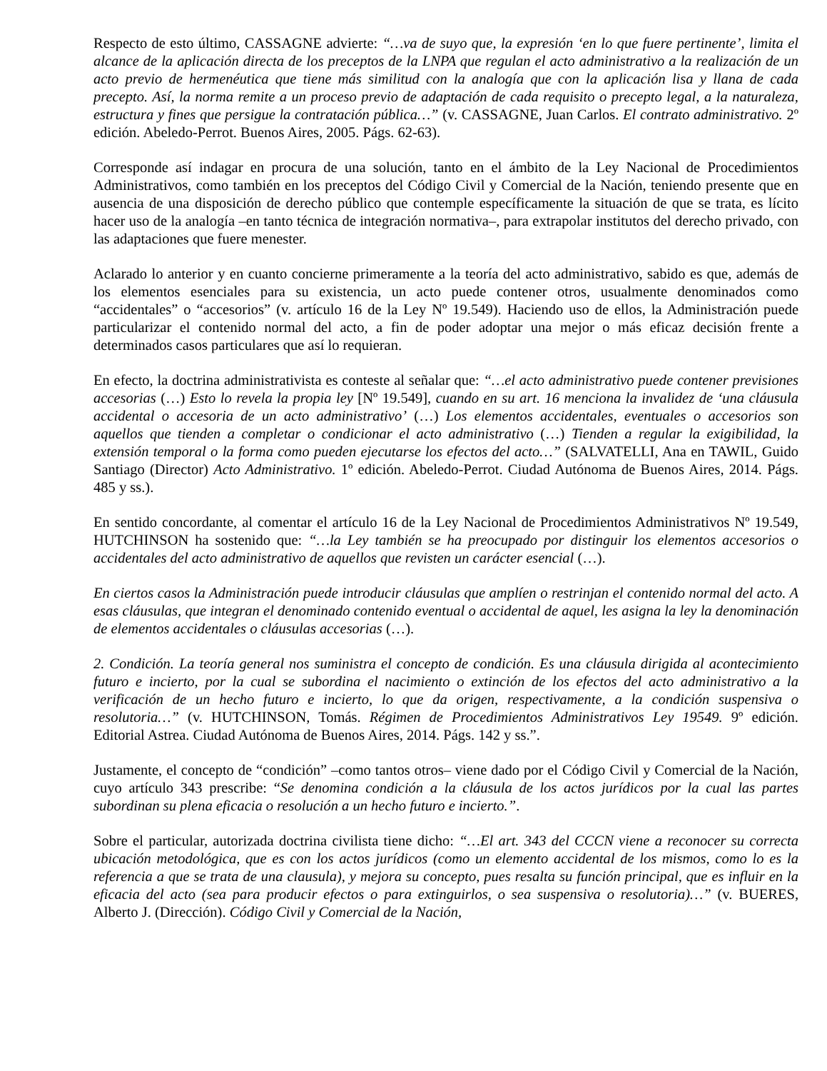Respecto de esto último, CASSAGNE advierte: “…va de suyo que, la expresión ‘en lo que fuere pertinente’, limita el alcance de la aplicación directa de los preceptos de la LNPA que regulan el acto administrativo a la realización de un acto previo de hermenéutica que tiene más similitud con la analogía que con la aplicación lisa y llana de cada precepto. Así, la norma remite a un proceso previo de adaptación de cada requisito o precepto legal, a la naturaleza, estructura y fines que persigue la contratación pública…” (v. CASSAGNE, Juan Carlos. El contrato administrativo. 2º edición. Abeledo-Perrot. Buenos Aires, 2005. Págs. 62-63).
Corresponde así indagar en procura de una solución, tanto en el ámbito de la Ley Nacional de Procedimientos Administrativos, como también en los preceptos del Código Civil y Comercial de la Nación, teniendo presente que en ausencia de una disposición de derecho público que contemple específicamente la situación de que se trata, es lícito hacer uso de la analogía –en tanto técnica de integración normativa–, para extrapolar institutos del derecho privado, con las adaptaciones que fuere menester.
Aclarado lo anterior y en cuanto concierne primeramente a la teoría del acto administrativo, sabido es que, además de los elementos esenciales para su existencia, un acto puede contener otros, usualmente denominados como “accidentales” o “accesorios” (v. artículo 16 de la Ley Nº 19.549). Haciendo uso de ellos, la Administración puede particularizar el contenido normal del acto, a fin de poder adoptar una mejor o más eficaz decisión frente a determinados casos particulares que así lo requieran.
En efecto, la doctrina administrativista es conteste al señalar que: “…el acto administrativo puede contener previsiones accesorias (…) Esto lo revela la propia ley [Nº 19.549], cuando en su art. 16 menciona la invalidez de ‘una cláusula accidental o accesoria de un acto administrativo’ (…) Los elementos accidentales, eventuales o accesorios son aquellos que tienden a completar o condicionar el acto administrativo (…) Tienden a regular la exigibilidad, la extensión temporal o la forma como pueden ejecutarse los efectos del acto…” (SALVATELLI, Ana en TAWIL, Guido Santiago (Director) Acto Administrativo. 1º edición. Abeledo-Perrot. Ciudad Autónoma de Buenos Aires, 2014. Págs. 485 y ss.).
En sentido concordante, al comentar el artículo 16 de la Ley Nacional de Procedimientos Administrativos Nº 19.549, HUTCHINSON ha sostenido que: “…la Ley también se ha preocupado por distinguir los elementos accesorios o accidentales del acto administrativo de aquellos que revisten un carácter esencial (…).
En ciertos casos la Administración puede introducir cláusulas que amplíen o restrinjan el contenido normal del acto. A esas cláusulas, que integran el denominado contenido eventual o accidental de aquel, les asigna la ley la denominación de elementos accidentales o cláusulas accesorias (…).
2. Condición. La teoría general nos suministra el concepto de condición. Es una cláusula dirigida al acontecimiento futuro e incierto, por la cual se subordina el nacimiento o extinción de los efectos del acto administrativo a la verificación de un hecho futuro e incierto, lo que da origen, respectivamente, a la condición suspensiva o resolutoria…” (v. HUTCHINSON, Tomás. Régimen de Procedimientos Administrativos Ley 19549. 9º edición. Editorial Astrea. Ciudad Autónoma de Buenos Aires, 2014. Págs. 142 y ss.”.
Justamente, el concepto de “condición” –como tantos otros– viene dado por el Código Civil y Comercial de la Nación, cuyo artículo 343 prescribe: “Se denomina condición a la cláusula de los actos jurídicos por la cual las partes subordinan su plena eficacia o resolución a un hecho futuro e incierto.”.
Sobre el particular, autorizada doctrina civilista tiene dicho: “…El art. 343 del CCCN viene a reconocer su correcta ubicación metodológica, que es con los actos jurídicos (como un elemento accidental de los mismos, como lo es la referencia a que se trata de una clausula), y mejora su concepto, pues resalta su función principal, que es influir en la eficacia del acto (sea para producir efectos o para extinguirlos, o sea suspensiva o resolutoria)…” (v. BUERES, Alberto J. (Dirección). Código Civil y Comercial de la Nación,